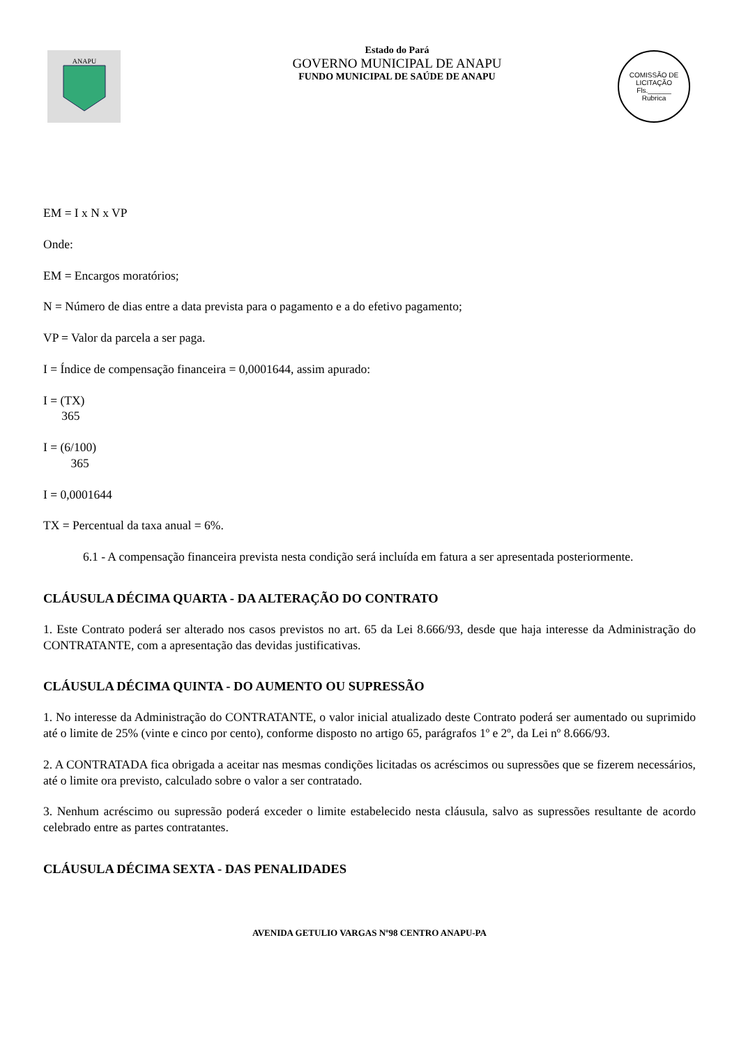ANAPU
Estado do Pará
GOVERNO MUNICIPAL DE ANAPU
FUNDO MUNICIPAL DE SAÚDE DE ANAPU
COMISSÃO DE LICITAÇÃO
Fls.______
Rubrica
EM = I x N x VP
Onde:
EM = Encargos moratórios;
N = Número de dias entre a data prevista para o pagamento e a do efetivo pagamento;
VP = Valor da parcela a ser paga.
I = Índice de compensação financeira = 0,0001644, assim apurado:
I = (TX)
365
I = (6/100)
365
I = 0,0001644
TX = Percentual da taxa anual = 6%.
6.1 - A compensação financeira prevista nesta condição será incluída em fatura a ser apresentada posteriormente.
CLÁUSULA DÉCIMA QUARTA - DA ALTERAÇÃO DO CONTRATO
1. Este Contrato poderá ser alterado nos casos previstos no art. 65 da Lei 8.666/93, desde que haja interesse da Administração do CONTRATANTE, com a apresentação das devidas justificativas.
CLÁUSULA DÉCIMA QUINTA - DO AUMENTO OU SUPRESSÃO
1. No interesse da Administração do CONTRATANTE, o valor inicial atualizado deste Contrato poderá ser aumentado ou suprimido até o limite de 25% (vinte e cinco por cento), conforme disposto no artigo 65, parágrafos 1º e 2º, da Lei nº 8.666/93.
2. A CONTRATADA fica obrigada a aceitar nas mesmas condições licitadas os acréscimos ou supressões que se fizerem necessários, até o limite ora previsto, calculado sobre o valor a ser contratado.
3. Nenhum acréscimo ou supressão poderá exceder o limite estabelecido nesta cláusula, salvo as supressões resultante de acordo celebrado entre as partes contratantes.
CLÁUSULA DÉCIMA SEXTA - DAS PENALIDADES
AVENIDA GETULIO VARGAS Nº98 CENTRO ANAPU-PA